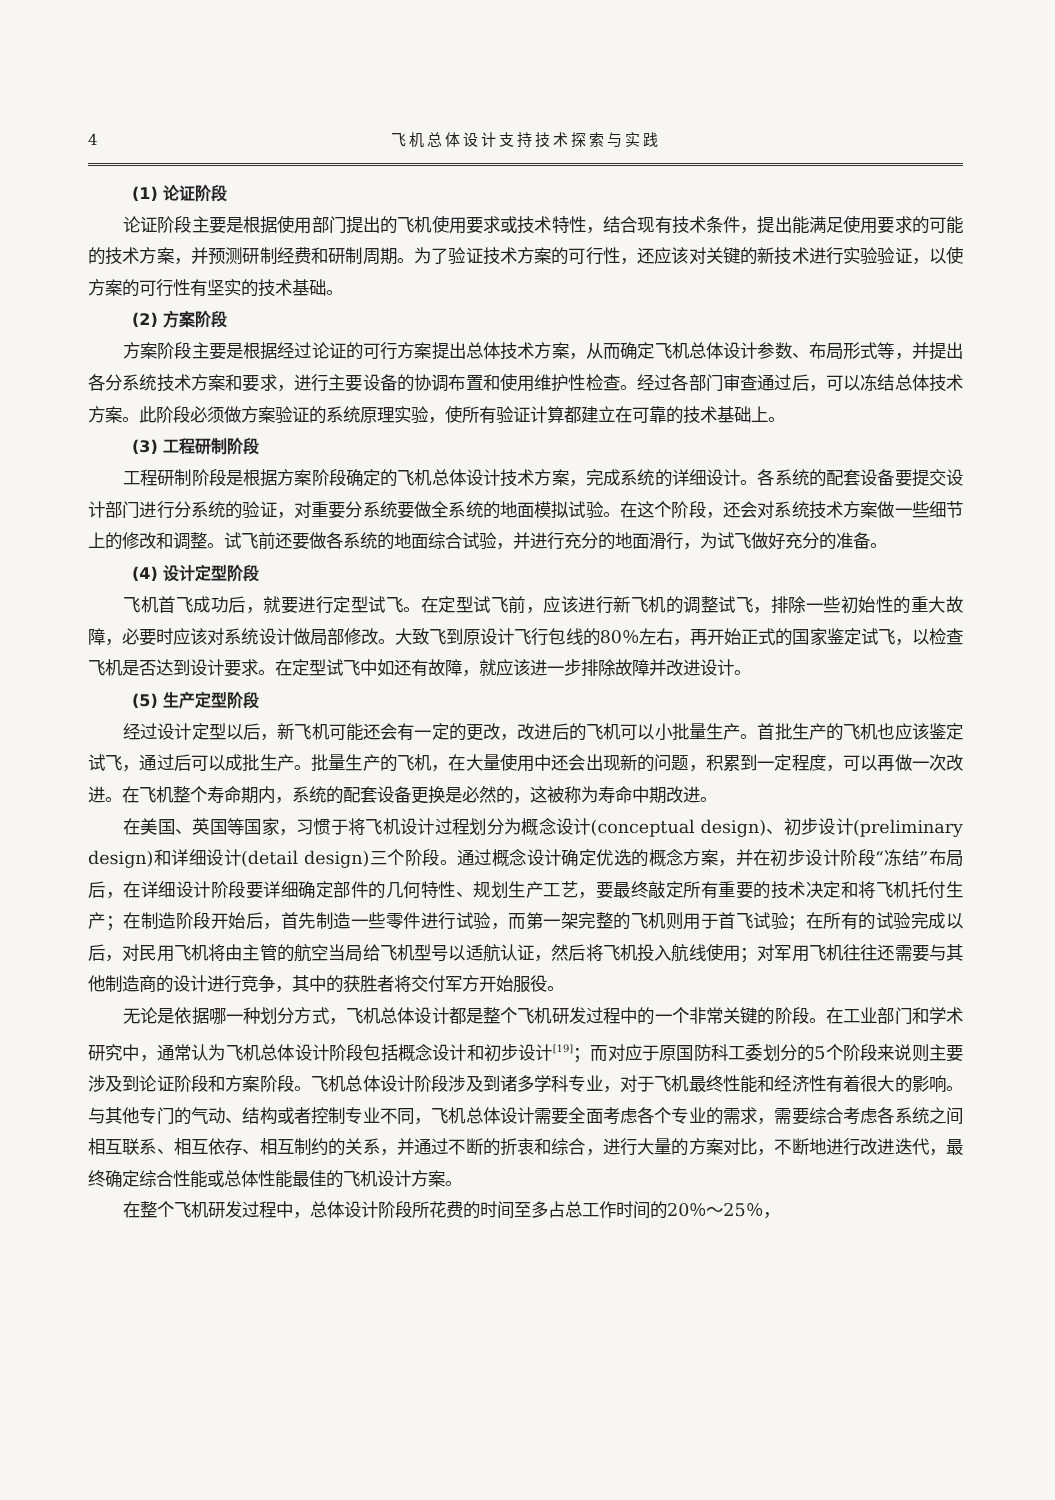4 飞机总体设计支持技术探索与实践
(1) 论证阶段
论证阶段主要是根据使用部门提出的飞机使用要求或技术特性，结合现有技术条件，提出能满足使用要求的可能的技术方案，并预测研制经费和研制周期。为了验证技术方案的可行性，还应该对关键的新技术进行实验验证，以使方案的可行性有坚实的技术基础。
(2) 方案阶段
方案阶段主要是根据经过论证的可行方案提出总体技术方案，从而确定飞机总体设计参数、布局形式等，并提出各分系统技术方案和要求，进行主要设备的协调布置和使用维护性检查。经过各部门审查通过后，可以冻结总体技术方案。此阶段必须做方案验证的系统原理实验，使所有验证计算都建立在可靠的技术基础上。
(3) 工程研制阶段
工程研制阶段是根据方案阶段确定的飞机总体设计技术方案，完成系统的详细设计。各系统的配套设备要提交设计部门进行分系统的验证，对重要分系统要做全系统的地面模拟试验。在这个阶段，还会对系统技术方案做一些细节上的修改和调整。试飞前还要做各系统的地面综合试验，并进行充分的地面滑行，为试飞做好充分的准备。
(4) 设计定型阶段
飞机首飞成功后，就要进行定型试飞。在定型试飞前，应该进行新飞机的调整试飞，排除一些初始性的重大故障，必要时应该对系统设计做局部修改。大致飞到原设计飞行包线的80％左右，再开始正式的国家鉴定试飞，以检查飞机是否达到设计要求。在定型试飞中如还有故障，就应该进一步排除故障并改进设计。
(5) 生产定型阶段
经过设计定型以后，新飞机可能还会有一定的更改，改进后的飞机可以小批量生产。首批生产的飞机也应该鉴定试飞，通过后可以成批生产。批量生产的飞机，在大量使用中还会出现新的问题，积累到一定程度，可以再做一次改进。在飞机整个寿命期内，系统的配套设备更换是必然的，这被称为寿命中期改进。
在美国、英国等国家，习惯于将飞机设计过程划分为概念设计(conceptual design)、初步设计(preliminary design)和详细设计(detail design)三个阶段。通过概念设计确定优选的概念方案，并在初步设计阶段“冻结”布局后，在详细设计阶段要详细确定部件的几何特性、规划生产工艺，要最终敲定所有重要的技术决定和将飞机托付生产；在制造阶段开始后，首先制造一些零件进行试验，而第一架完整的飞机则用于首飞试验；在所有的试验完成以后，对民用飞机将由主管的航空当局给飞机型号以适航认证，然后将飞机投入航线使用；对军用飞机往往还需要与其他制造商的设计进行竞争，其中的获胜者将交付军方开始服役。
无论是依据哪一种划分方式，飞机总体设计都是整个飞机研发过程中的一个非常关键的阶段。在工业部门和学术研究中，通常认为飞机总体设计阶段包括概念设计和初步设计<sup>[19]</sup>；而对应于原国防科工委划分的5个阶段来说则主要涉及到论证阶段和方案阶段。飞机总体设计阶段涉及到诸多学科专业，对于飞机最终性能和经济性有着很大的影响。与其他专门的气动、结构或者控制专业不同，飞机总体设计需要全面考虑各个专业的需求，需要综合考虑各系统之间相互联系、相互依存、相互制约的关系，并通过不断的折衷和综合，进行大量的方案对比，不断地进行改进迭代，最终确定综合性能或总体性能最佳的飞机设计方案。
在整个飞机研发过程中，总体设计阶段所花费的时间至多占总工作时间的20％～25％，